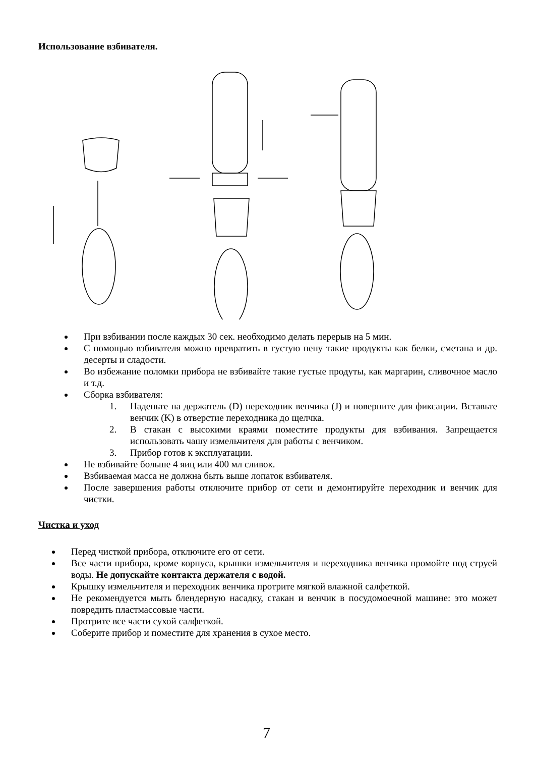Использование взбивателя.
При взбивании после каждых 30 сек. необходимо делать перерыв на 5 мин.
С помощью взбивателя можно превратить в густую пену такие продукты как белки, сметана и др. десерты и сладости.
Во избежание поломки прибора не взбивайте такие густые продуты, как маргарин, сливочное масло и т.д.
Сборка взбивателя:
1. Наденьте на держатель (D) переходник венчика (J) и поверните для фиксации. Вставьте венчик (K) в отверстие переходника до щелчка.
2. В стакан с высокими краями поместите продукты для взбивания. Запрещается использовать чашу измельчителя для работы с венчиком.
3. Прибор готов к эксплуатации.
Не взбивайте больше 4 яиц или 400 мл сливок.
Взбиваемая масса не должна быть выше лопаток взбивателя.
После завершения работы отключите прибор от сети и демонтируйте переходник и венчик для чистки.
Чистка и уход
Перед чисткой прибора, отключите его от сети.
Все части прибора, кроме корпуса, крышки измельчителя и переходника венчика промойте под струей воды. Не допускайте контакта держателя с водой.
Крышку измельчителя и переходник венчика протрите мягкой влажной салфеткой.
Не рекомендуется мыть блендерную насадку, стакан и венчик в посудомоечной машине: это может повредить пластмассовые части.
Протрите все части сухой салфеткой.
Соберите прибор и поместите для хранения в сухое место.
7